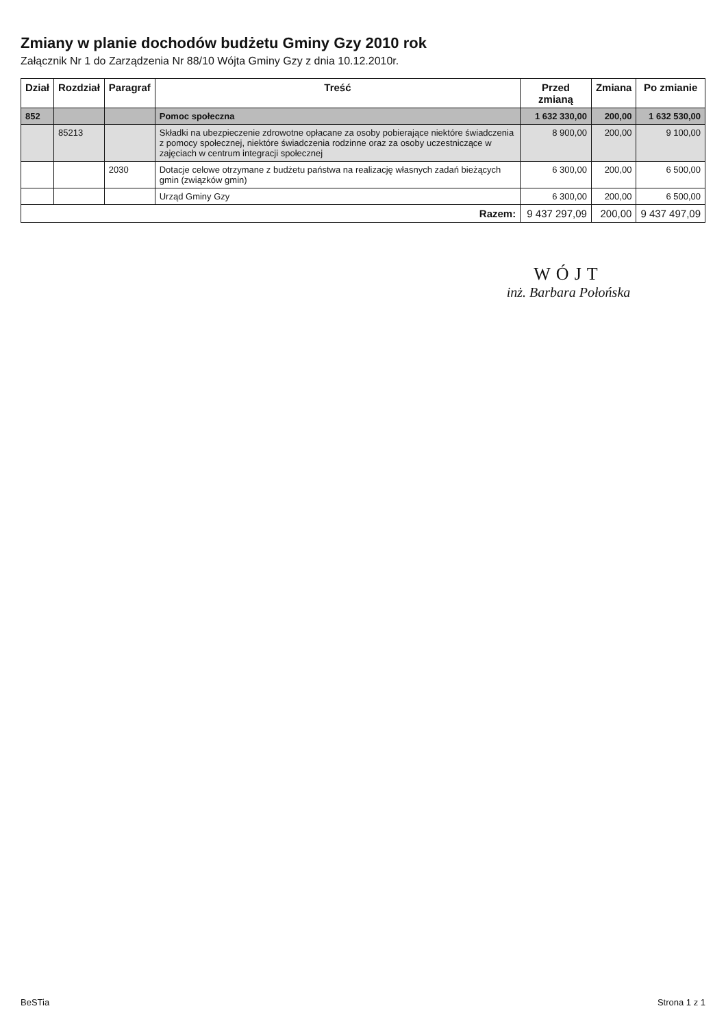Zmiany w planie dochodów budżetu Gminy Gzy 2010 rok
Załącznik Nr 1 do Zarządzenia Nr 88/10 Wójta Gminy Gzy z dnia 10.12.2010r.
| Dział | Rozdział | Paragraf | Treść | Przed zmianą | Zmiana | Po zmianie |
| --- | --- | --- | --- | --- | --- | --- |
| 852 | | | Pomoc społeczna | 1 632 330,00 | 200,00 | 1 632 530,00 |
| | 85213 | | Składki na ubezpieczenie zdrowotne opłacane za osoby pobierające niektóre świadczenia z pomocy społecznej, niektóre świadczenia rodzinne oraz za osoby uczestniczące w zajęciach w centrum integracji społecznej | 8 900,00 | 200,00 | 9 100,00 |
| | | 2030 | Dotacje celowe otrzymane z budżetu państwa na realizację własnych zadań bieżących gmin (związków gmin) | 6 300,00 | 200,00 | 6 500,00 |
| | | | Urząd Gminy Gzy | 6 300,00 | 200,00 | 6 500,00 |
| Razem: | | | | 9 437 297,09 | 200,00 | 9 437 497,09 |
WÓJT
inż. Barbara Połońska
BeSTia Strona 1 z 1